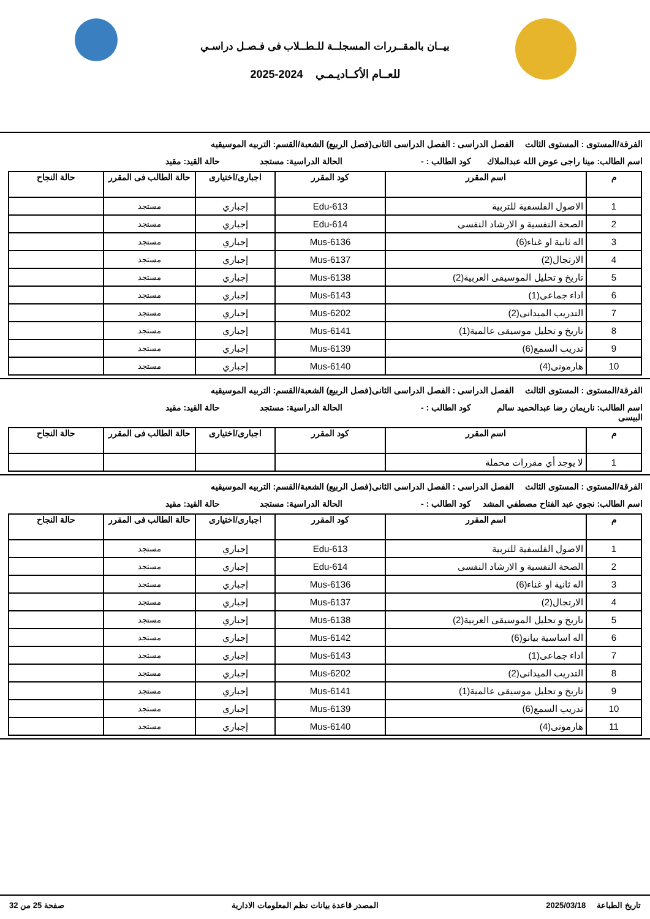بيــان بالمقــررات المسجلــة للـطــلاب فى فـصـل دراسـي
للعــام الأكــاديـمـي 2024-2025
الفرقة/المستوى : المستوى الثالث
الفصل الدراسى : الفصل الدراسى الثانى(فصل الربيع)
الشعبة/القسم: التربيه الموسيقيه
اسم الطالب: مينا راجى عوض الله عبدالملاك
كود الطالب : - الحالة الدراسية: مستجد حالة القيد: مقيد
| م | اسم المقرر | كود المقرر | اجبارى/اختيارى | حالة الطالب فى المقرر | حالة النجاح |
| --- | --- | --- | --- | --- | --- |
| 1 | الاصول الفلسفية للتربية | Edu-613 | إجباري | مستجد | |
| 2 | الصحة النفسية و الارشاد النفسى | Edu-614 | إجباري | مستجد | |
| 3 | اله ثانية او غناء(6) | Mus-6136 | إجباري | مستجد | |
| 4 | الارتجال(2) | Mus-6137 | إجباري | مستجد | |
| 5 | تاريخ و تحليل الموسيقى العربية(2) | Mus-6138 | إجباري | مستجد | |
| 6 | اداء جماعى(1) | Mus-6143 | إجباري | مستجد | |
| 7 | التدريب الميدانى(2) | Mus-6202 | إجباري | مستجد | |
| 8 | تاريخ و تحليل موسيقى عالمية(1) | Mus-6141 | إجباري | مستجد | |
| 9 | تدريب السمع(6) | Mus-6139 | إجباري | مستجد | |
| 10 | هارمونى(4) | Mus-6140 | إجباري | مستجد | |
الفرقة/المستوى : المستوى الثالث
الفصل الدراسى : الفصل الدراسى الثانى(فصل الربيع)
الشعبة/القسم: التربيه الموسيقيه
اسم الطالب: ناريمان رضا عبدالحميد سالم البيسى
كود الطالب : - الحالة الدراسية: مستجد حالة القيد: مقيد
| م | اسم المقرر | كود المقرر | اجبارى/اختيارى | حالة الطالب فى المقرر | حالة النجاح |
| --- | --- | --- | --- | --- | --- |
| 1 | لا يوجد أي مقررات محملة | | | | |
الفرقة/المستوى : المستوى الثالث
الفصل الدراسى : الفصل الدراسى الثانى(فصل الربيع)
الشعبة/القسم: التربيه الموسيقيه
اسم الطالب: نجوي عبد الفتاح مصطفي المشد
كود الطالب : - الحالة الدراسية: مستجد حالة القيد: مقيد
| م | اسم المقرر | كود المقرر | اجبارى/اختيارى | حالة الطالب فى المقرر | حالة النجاح |
| --- | --- | --- | --- | --- | --- |
| 1 | الاصول الفلسفية للتربية | Edu-613 | إجباري | مستجد | |
| 2 | الصحة النفسية و الارشاد النفسى | Edu-614 | إجباري | مستجد | |
| 3 | اله ثانية او غناء(6) | Mus-6136 | إجباري | مستجد | |
| 4 | الارتجال(2) | Mus-6137 | إجباري | مستجد | |
| 5 | تاريخ و تحليل الموسيقى العربية(2) | Mus-6138 | إجباري | مستجد | |
| 6 | اله اساسية بيانو(6) | Mus-6142 | إجباري | مستجد | |
| 7 | اداء جماعى(1) | Mus-6143 | إجباري | مستجد | |
| 8 | التدريب الميدانى(2) | Mus-6202 | إجباري | مستجد | |
| 9 | تاريخ و تحليل موسيقى عالمية(1) | Mus-6141 | إجباري | مستجد | |
| 10 | تدريب السمع(6) | Mus-6139 | إجباري | مستجد | |
| 11 | هارمونى(4) | Mus-6140 | إجباري | مستجد | |
تاريخ الطباعة 2025/03/18 المصدر قاعدة بيانات نظم المعلومات الادارية
صفحة 25 من 32